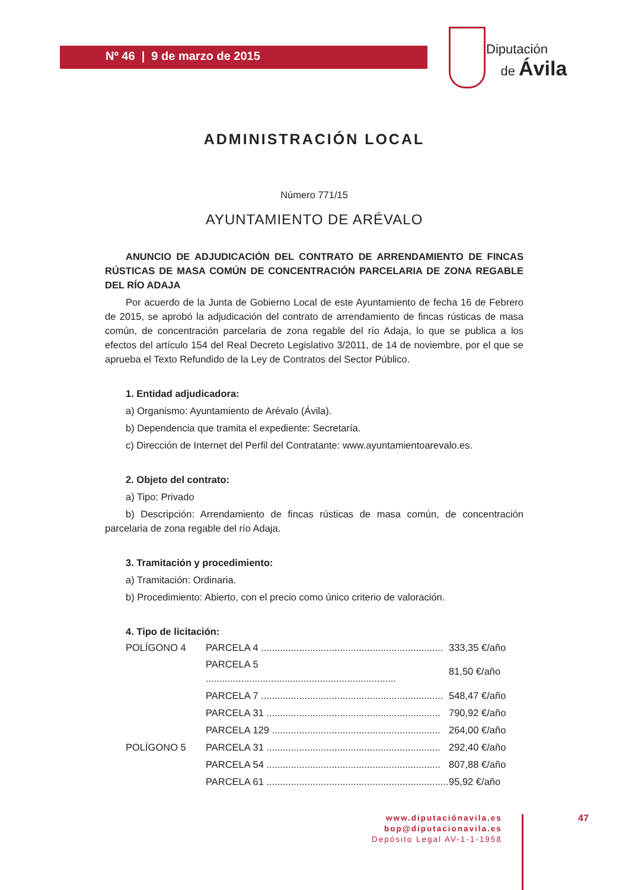Nº 46 | 9 de marzo de 2015
Diputación
de Ávila
ADMINISTRACIÓN LOCAL
Número 771/15
AYUNTAMIENTO DE ARÉVALO
ANUNCIO DE ADJUDICACIÓN DEL CONTRATO DE ARRENDAMIENTO DE FINCAS RÚSTICAS DE MASA COMÚN DE CONCENTRACIÓN PARCELARIA DE ZONA REGABLE DEL RÍO ADAJA
Por acuerdo de la Junta de Gobierno Local de este Ayuntamiento de fecha 16 de Febrero de 2015, se aprobó la adjudicación del contrato de arrendamiento de fincas rústicas de masa común, de concentración parcelaria de zona regable del río Adaja, lo que se publica a los efectos del artículo 154 del Real Decreto Legislativo 3/2011, de 14 de noviembre, por el que se aprueba el Texto Refundido de la Ley de Contratos del Sector Público.
1. Entidad adjudicadora:
a) Organismo: Ayuntamiento de Arévalo (Ávila).
b) Dependencia que tramita el expediente: Secretaría.
c) Dirección de Internet del Perfil del Contratante: www.ayuntamientoarevalo.es.
2. Objeto del contrato:
a) Tipo: Privado
b) Descripción: Arrendamiento de fincas rústicas de masa común, de concentración parcelaria de zona regable del río Adaja.
3. Tramitación y procedimiento:
a) Tramitación: Ordinaria.
b) Procedimiento: Abierto, con el precio como único criterio de valoración.
4. Tipo de licitación:
| POLÍGONO 4 | PARCELA 4 ................................................................... | 333,35 €/año |
| | PARCELA 5 ...................................................................... | 81,50 €/año |
| | PARCELA 7 ................................................................... | 548,47 €/año |
| | PARCELA 31 ................................................................ | 790,92 €/año |
| | PARCELA 129 .............................................................. | 264,00 €/año |
| POLÍGONO 5 | PARCELA 31 ................................................................ | 292,40 €/año |
| | PARCELA 54 ................................................................ | 807,88 €/año |
| | PARCELA 61 ................................................................... | 95,92 €/año |
www.diputaciónavila.es
bop@diputacionavila.es
Depósito Legal AV-1-1-1958
47